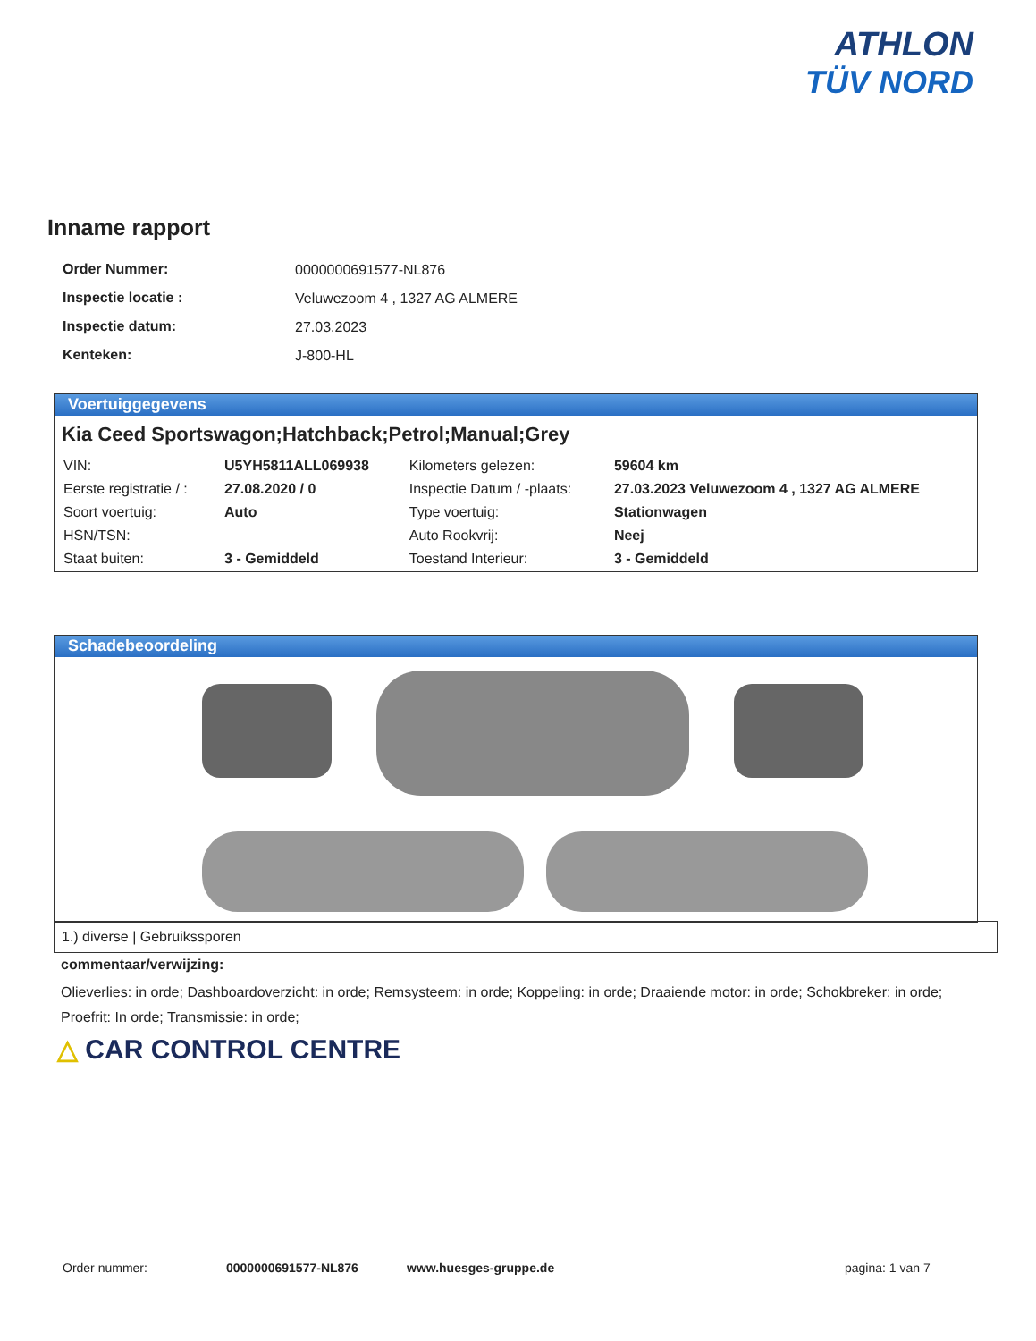ATHLON
TÜV NORD
Inname rapport
| Order Nummer: | 0000000691577-NL876 |
| Inspectie locatie : | Veluwezoom 4 , 1327 AG ALMERE |
| Inspectie datum: | 27.03.2023 |
| Kenteken: | J-800-HL |
Voertuiggegevens
Kia Ceed Sportswagon;Hatchback;Petrol;Manual;Grey
| VIN: | U5YH5811ALL069938 | Kilometers gelezen: | 59604 km |
| Eerste registratie / : | 27.08.2020 / 0 | Inspectie Datum / -plaats: | 27.03.2023 Veluwezoom 4 , 1327 AG ALMERE |
| Soort voertuig: | Auto | Type voertuig: | Stationwagen |
| HSN/TSN: | | Auto Rookvrij: | Neej |
| Staat buiten: | 3 - Gemiddeld | Toestand Interieur: | 3 - Gemiddeld |
Schadebeoordeling
1.) diverse | Gebruikssporen
commentaar/verwijzing:
Olieverlies: in orde; Dashboardoverzicht: in orde; Remsysteem: in orde; Koppeling: in orde; Draaiende motor: in orde; Schokbreker: in orde; Proefrit: In orde; Transmissie: in orde;
△ CAR CONTROL CENTRE
Order nummer: 0000000691577-NL876 www.huesges-gruppe.de pagina: 1 van 7